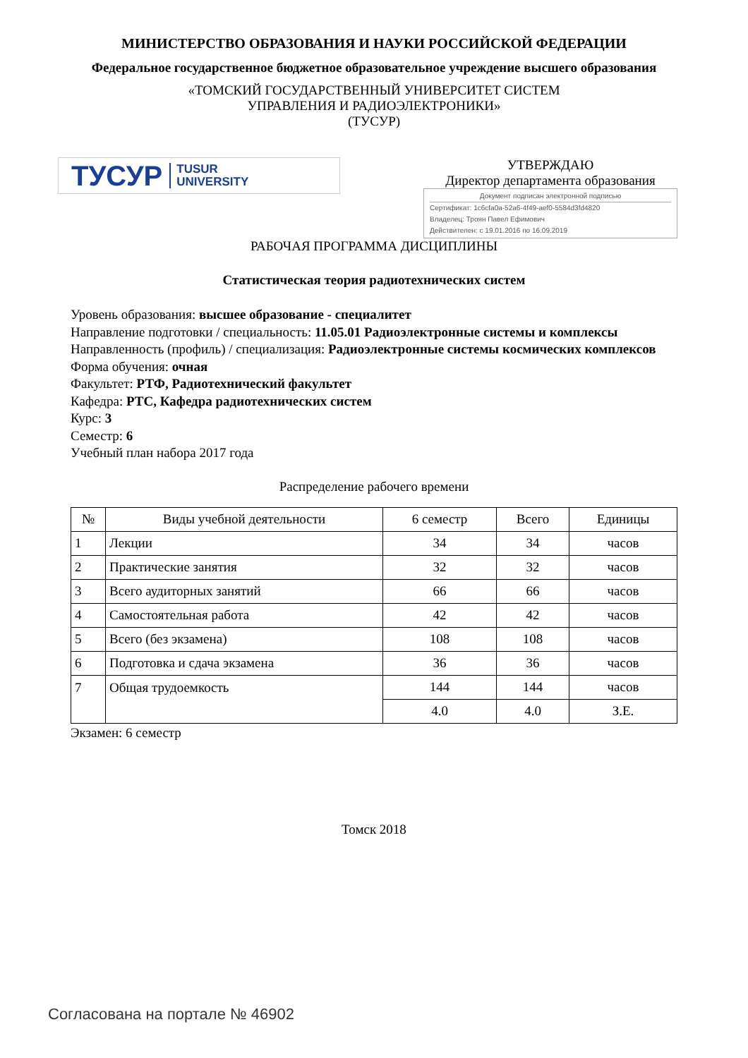МИНИСТЕРСТВО ОБРАЗОВАНИЯ И НАУКИ РОССИЙСКОЙ ФЕДЕРАЦИИ
Федеральное государственное бюджетное образовательное учреждение высшего образования
«ТОМСКИЙ ГОСУДАРСТВЕННЫЙ УНИВЕРСИТЕТ СИСТЕМ
УПРАВЛЕНИЯ И РАДИОЭЛЕКТРОНИКИ»
(ТУСУР)
ТУСУР TUSUR
UNIVERSITY
УТВЕРЖДАЮ
Директор департамента образования
Документ подписан электронной подписью
Сертификат: 1c6cfa0a-52a6-4f49-aef0-5584d3fd4820
Владелец: Троян Павел Ефимович
Действителен: с 19.01.2016 по 16.09.2019
РАБОЧАЯ ПРОГРАММА ДИСЦИПЛИНЫ
Статистическая теория радиотехнических систем
Уровень образования: высшее образование - специалитет
Направление подготовки / специальность: 11.05.01 Радиоэлектронные системы и комплексы
Направленность (профиль) / специализация: Радиоэлектронные системы космических комплексов
Форма обучения: очная
Факультет: РТФ, Радиотехнический факультет
Кафедра: РТС, Кафедра радиотехнических систем
Курс: 3
Семестр: 6
Учебный план набора 2017 года
Распределение рабочего времени
| № | Виды учебной деятельности | 6 семестр | Всего | Единицы |
| --- | --- | --- | --- | --- |
| 1 | Лекции | 34 | 34 | часов |
| 2 | Практические занятия | 32 | 32 | часов |
| 3 | Всего аудиторных занятий | 66 | 66 | часов |
| 4 | Самостоятельная работа | 42 | 42 | часов |
| 5 | Всего (без экзамена) | 108 | 108 | часов |
| 6 | Подготовка и сдача экзамена | 36 | 36 | часов |
| 7 | Общая трудоемкость | 144 | 144 | часов |
| | | 4.0 | 4.0 | З.Е. |
Экзамен: 6 семестр
Томск 2018
Согласована на портале № 46902